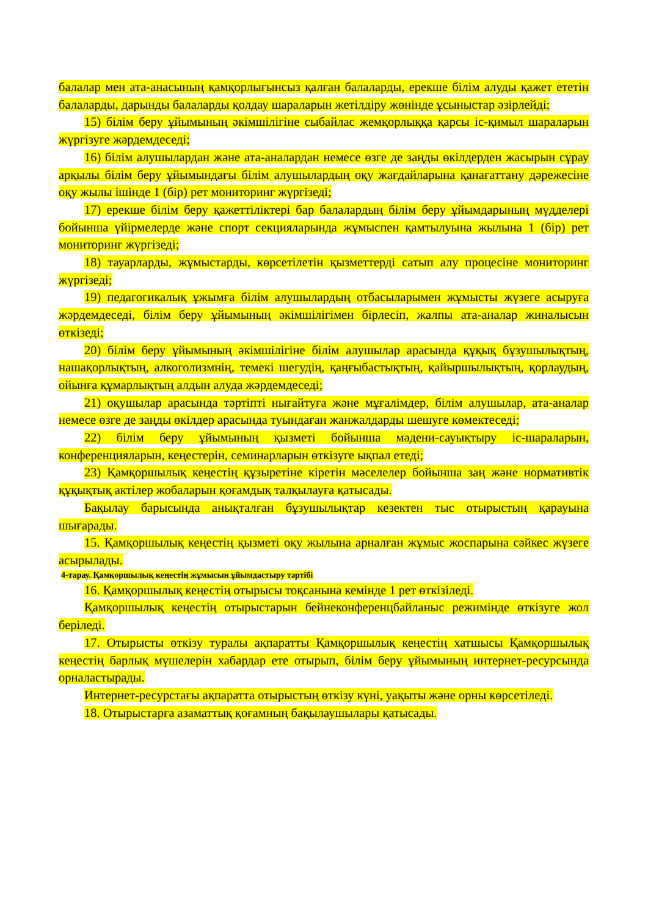балалар мен ата-анасының қамқорлығынсыз қалған балаларды, ерекше білім алуды қажет ететін балаларды, дарынды балаларды қолдау шараларын жетілдіру жөнінде ұсыныстар әзірлейді;
15) білім беру ұйымының әкімшілігіне сыбайлас жемқорлыққа қарсы іс-қимыл шараларын жүргізуге жәрдемдеседі;
16) білім алушылардан және ата-аналардан немесе өзге де заңды өкілдерден жасырын сұрау арқылы білім беру ұйымындағы білім алушылардың оқу жағдайларына қанағаттану дәрежесіне оқу жылы ішінде 1 (бір) рет мониторинг жүргізеді;
17) ерекше білім беру қажеттіліктері бар балалардың білім беру ұйымдарының мүдделері бойынша үйірмелерде және спорт секцияларында жұмыспен қамтылуына жылына 1 (бір) рет мониторинг жүргізеді;
18) тауарларды, жұмыстарды, көрсетілетін қызметтерді сатып алу процесіне мониторинг жүргізеді;
19) педагогикалық ұжымға білім алушылардың отбасыларымен жұмысты жүзеге асыруға жәрдемдеседі, білім беру ұйымының әкімшілігімен бірлесіп, жалпы ата-аналар жиналысын өткізеді;
20) білім беру ұйымының әкімшілігіне білім алушылар арасында құқық бұзушылықтың, нашақорлықтың, алкоголизмнің, темекі шегудің, қаңғыбастықтың, қайыршылықтың, қорлаудың, ойынға құмарлықтың алдын алуда жәрдемдеседі;
21) оқушылар арасында тәртіпті нығайтуға және мұғалімдер, білім алушылар, ата-аналар немесе өзге де заңды өкілдер арасында туындаған жанжалдарды шешуге көмектеседі;
22) білім беру ұйымының қызметі бойынша мәдени-сауықтыру іс-шараларын, конференцияларын, кеңестерін, семинарларын өткізуге ықпал етеді;
23) Қамқоршылық кеңестің құзыретіне кіретін мәселелер бойынша заң және нормативтік құқықтық актілер жобаларын қоғамдық талқылауға қатысады.
Бақылау барысында анықталған бұзушылықтар кезектен тыс отырыстың қарауына шығарады.
15. Қамқоршылық кеңестің қызметі оқу жылына арналған жұмыс жоспарына сәйкес жүзеге асырылады.
4-тарау. Қамқоршылық кеңестің жұмысын ұйымдастыру тәртібі
16. Қамқоршылық кеңестің отырысы тоқсанына кемінде 1 рет өткізіледі.
Қамқоршылық кеңестің отырыстарын бейнеконференцбайланыс режимінде өткізуге жол беріледі.
17. Отырысты өткізу туралы ақпаратты Қамқоршылық кеңестің хатшысы Қамқоршылық кеңестің барлық мүшелерін хабардар ете отырып, білім беру ұйымының интернет-ресурсында орналастырады.
Интернет-ресурстағы ақпаратта отырыстың өткізу күні, уақыты және орны көрсетіледі.
18. Отырыстарға азаматтық қоғамның бақылаушылары қатысады.